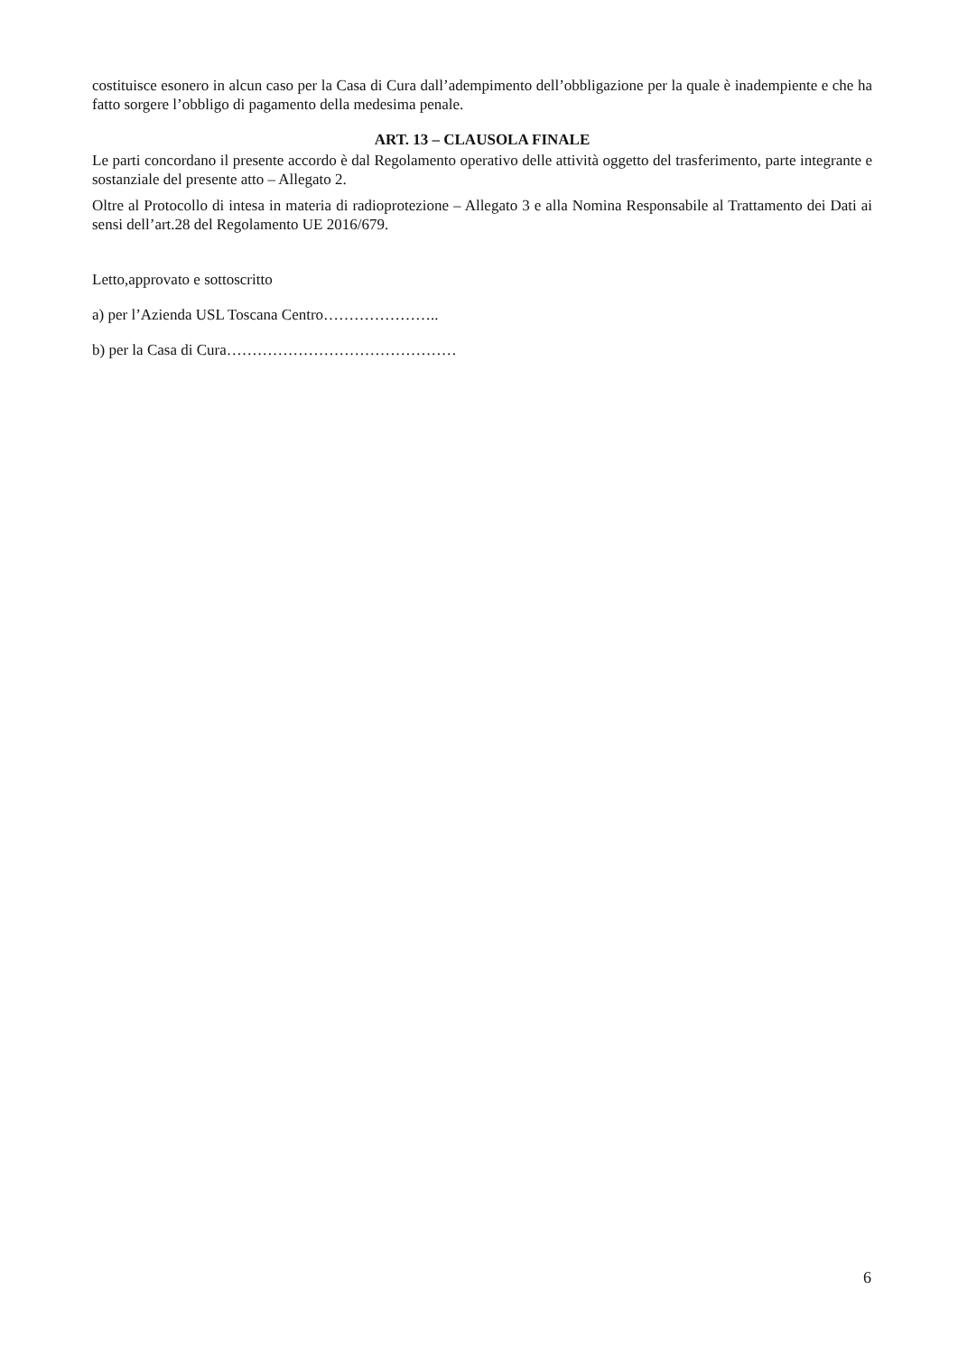costituisce esonero in alcun caso per la Casa di Cura dall’adempimento dell’obbligazione per la quale è inadempiente e che ha fatto sorgere l’obbligo di pagamento della medesima penale.
ART. 13 – CLAUSOLA FINALE
Le parti concordano il presente accordo è dal Regolamento operativo delle attività oggetto del trasferimento, parte integrante e sostanziale del presente atto – Allegato 2.
Oltre al Protocollo di intesa in materia di radioprotezione – Allegato 3 e alla Nomina Responsabile al Trattamento dei Dati ai sensi dell’art.28 del Regolamento UE 2016/679.
Letto,approvato e sottoscritto
a) per l’Azienda USL Toscana Centro…………………..
b) per la Casa di Cura………………………………………
6